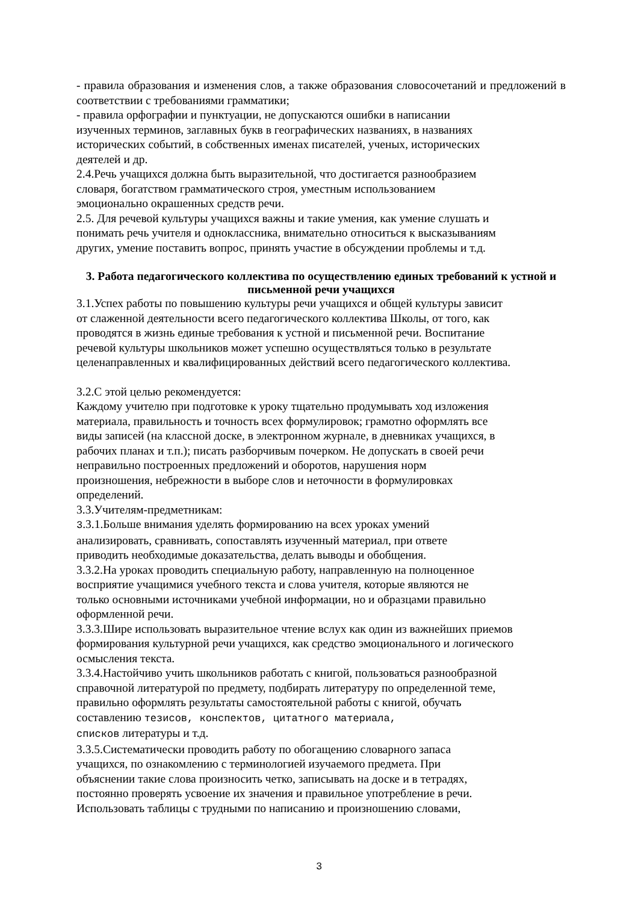- правила образования и изменения слов, а также образования словосочетаний и предложений в соответствии с требованиями грамматики;
- правила орфографии и пунктуации, не допускаются ошибки в написании
изученных терминов, заглавных букв в географических названиях, в названиях
исторических событий, в собственных именах писателей, ученых, исторических
деятелей и др.
2.4.Речь учащихся должна быть выразительной, что достигается разнообразием
словаря, богатством грамматического строя, уместным использованием
эмоционально окрашенных средств речи.
2.5. Для речевой культуры учащихся важны и такие умения, как умение слушать и
понимать речь учителя и одноклассника, внимательно относиться к высказываниям
других, умение поставить вопрос, принять участие в обсуждении проблемы и т.д.
3. Работа педагогического коллектива по осуществлению единых требований к устной и письменной речи учащихся
3.1.Успех работы по повышению культуры речи учащихся и общей культуры зависит
от слаженной деятельности всего педагогического коллектива Школы, от того, как
проводятся в жизнь единые требования к устной и письменной речи. Воспитание
речевой культуры школьников может успешно осуществляться только в результате
целенаправленных и квалифицированных действий всего педагогического коллектива.
3.2.С этой целью рекомендуется:
Каждому учителю при подготовке к уроку тщательно продумывать ход изложения
материала, правильность и точность всех формулировок; грамотно оформлять все
виды записей (на классной доске, в электронном журнале, в дневниках учащихся, в
рабочих планах и т.п.); писать разборчивым почерком. Не допускать в своей речи
неправильно построенных предложений и оборотов, нарушения норм
произношения, небрежности в выборе слов и неточности в формулировках
определений.
3.3.Учителям-предметникам:
3.3.1.Больше внимания уделять формированию на всех уроках умений
анализировать, сравнивать, сопоставлять изученный материал, при ответе
приводить необходимые доказательства, делать выводы и обобщения.
3.3.2.На уроках проводить специальную работу, направленную на полноценное
восприятие учащимися учебного текста и слова учителя, которые являются не
только основными источниками учебной информации, но и образцами правильно
оформленной речи.
3.3.3.Шире использовать выразительное чтение вслух как один из важнейших приемов
формирования культурной речи учащихся, как средство эмоционального и логического
осмысления текста.
3.3.4.Настойчиво учить школьников работать с книгой, пользоваться разнообразной
справочной литературой по предмету, подбирать литературу по определенной теме,
правильно оформлять результаты самостоятельной работы с книгой, обучать
составлению тезисов, конспектов, цитатного материала,
списков литературы и т.д.
3.3.5.Систематически проводить работу по обогащению словарного запаса
учащихся, по ознакомлению с терминологией изучаемого предмета. При
объяснении такие слова произносить четко, записывать на доске и в тетрадях,
постоянно проверять усвоение их значения и правильное употребление в речи.
Использовать таблицы с трудными по написанию и произношению словами,
3